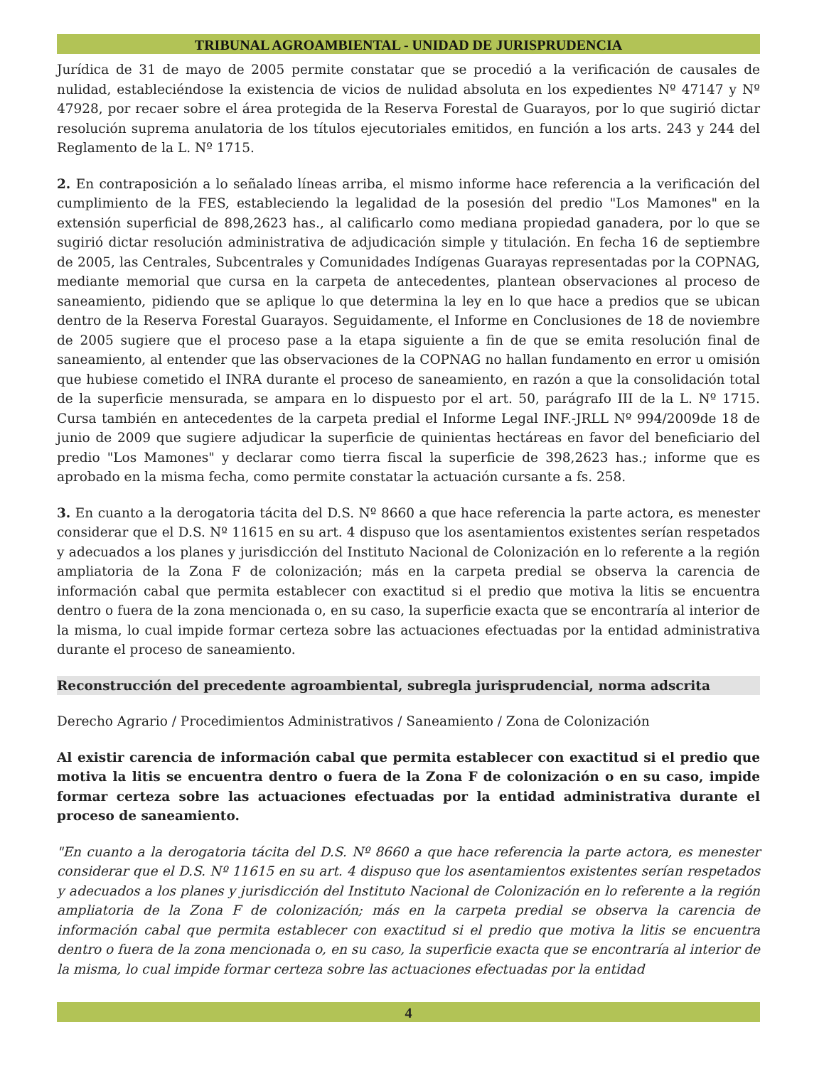TRIBUNAL AGROAMBIENTAL - UNIDAD DE JURISPRUDENCIA
Jurídica de 31 de mayo de 2005 permite constatar que se procedió a la verificación de causales de nulidad, estableciéndose la existencia de vicios de nulidad absoluta en los expedientes Nº 47147 y Nº 47928, por recaer sobre el área protegida de la Reserva Forestal de Guarayos, por lo que sugirió dictar resolución suprema anulatoria de los títulos ejecutoriales emitidos, en función a los arts. 243 y 244 del Reglamento de la L. Nº 1715.
2. En contraposición a lo señalado líneas arriba, el mismo informe hace referencia a la verificación del cumplimiento de la FES, estableciendo la legalidad de la posesión del predio "Los Mamones" en la extensión superficial de 898,2623 has., al calificarlo como mediana propiedad ganadera, por lo que se sugirió dictar resolución administrativa de adjudicación simple y titulación. En fecha 16 de septiembre de 2005, las Centrales, Subcentrales y Comunidades Indígenas Guarayas representadas por la COPNAG, mediante memorial que cursa en la carpeta de antecedentes, plantean observaciones al proceso de saneamiento, pidiendo que se aplique lo que determina la ley en lo que hace a predios que se ubican dentro de la Reserva Forestal Guarayos. Seguidamente, el Informe en Conclusiones de 18 de noviembre de 2005 sugiere que el proceso pase a la etapa siguiente a fin de que se emita resolución final de saneamiento, al entender que las observaciones de la COPNAG no hallan fundamento en error u omisión que hubiese cometido el INRA durante el proceso de saneamiento, en razón a que la consolidación total de la superficie mensurada, se ampara en lo dispuesto por el art. 50, parágrafo III de la L. Nº 1715. Cursa también en antecedentes de la carpeta predial el Informe Legal INF.-JRLL Nº 994/2009de 18 de junio de 2009 que sugiere adjudicar la superficie de quinientas hectáreas en favor del beneficiario del predio "Los Mamones" y declarar como tierra fiscal la superficie de 398,2623 has.; informe que es aprobado en la misma fecha, como permite constatar la actuación cursante a fs. 258.
3. En cuanto a la derogatoria tácita del D.S. Nº 8660 a que hace referencia la parte actora, es menester considerar que el D.S. Nº 11615 en su art. 4 dispuso que los asentamientos existentes serían respetados y adecuados a los planes y jurisdicción del Instituto Nacional de Colonización en lo referente a la región ampliatoria de la Zona F de colonización; más en la carpeta predial se observa la carencia de información cabal que permita establecer con exactitud si el predio que motiva la litis se encuentra dentro o fuera de la zona mencionada o, en su caso, la superficie exacta que se encontraría al interior de la misma, lo cual impide formar certeza sobre las actuaciones efectuadas por la entidad administrativa durante el proceso de saneamiento.
Reconstrucción del precedente agroambiental, subregla jurisprudencial, norma adscrita
Derecho Agrario / Procedimientos Administrativos / Saneamiento / Zona de Colonización
Al existir carencia de información cabal que permita establecer con exactitud si el predio que motiva la litis se encuentra dentro o fuera de la Zona F de colonización o en su caso, impide formar certeza sobre las actuaciones efectuadas por la entidad administrativa durante el proceso de saneamiento.
"En cuanto a la derogatoria tácita del D.S. Nº 8660 a que hace referencia la parte actora, es menester considerar que el D.S. Nº 11615 en su art. 4 dispuso que los asentamientos existentes serían respetados y adecuados a los planes y jurisdicción del Instituto Nacional de Colonización en lo referente a la región ampliatoria de la Zona F de colonización; más en la carpeta predial se observa la carencia de información cabal que permita establecer con exactitud si el predio que motiva la litis se encuentra dentro o fuera de la zona mencionada o, en su caso, la superficie exacta que se encontraría al interior de la misma, lo cual impide formar certeza sobre las actuaciones efectuadas por la entidad
4